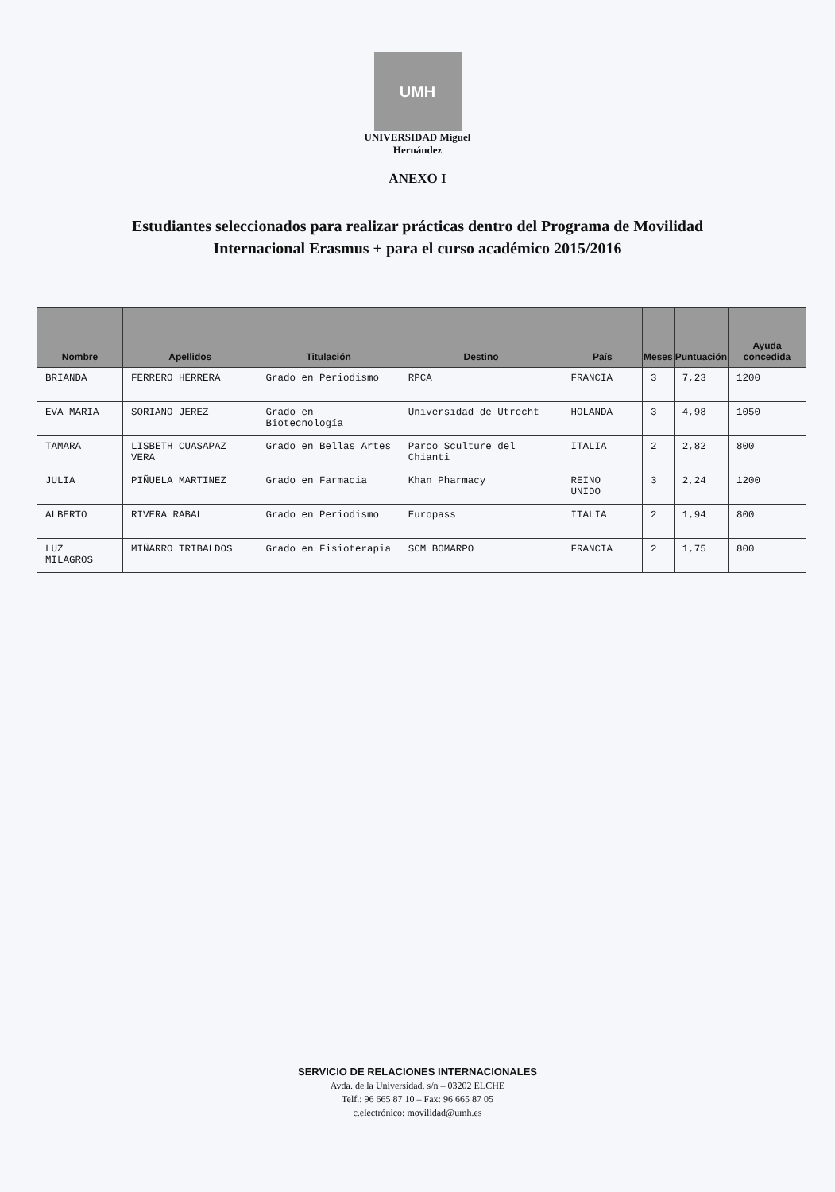UMH
UNIVERSIDAD Miguel Hernández
ANEXO I
Estudiantes seleccionados para realizar prácticas dentro del Programa de Movilidad
Internacional Erasmus + para el curso académico 2015/2016
| Nombre | Apellidos | Titulación | Destino | País | Meses | Puntuación | Ayuda concedida |
| --- | --- | --- | --- | --- | --- | --- | --- |
| BRIANDA | FERRERO HERRERA | Grado en Periodismo | RPCA | FRANCIA | 3 | 7,23 | 1200 |
| EVA MARIA | SORIANO JEREZ | Grado en Biotecnología | Universidad de Utrecht | HOLANDA | 3 | 4,98 | 1050 |
| TAMARA | LISBETH CUASAPAZ VERA | Grado en Bellas Artes | Parco Sculture del Chianti | ITALIA | 2 | 2,82 | 800 |
| JULIA | PIÑUELA MARTINEZ | Grado en Farmacia | Khan Pharmacy | REINO UNIDO | 3 | 2,24 | 1200 |
| ALBERTO | RIVERA RABAL | Grado en Periodismo | Europass | ITALIA | 2 | 1,94 | 800 |
| LUZ MILAGROS | MIÑARRO TRIBALDOS | Grado en Fisioterapia | SCM BOMARPO | FRANCIA | 2 | 1,75 | 800 |
SERVICIO DE RELACIONES INTERNACIONALES
Avda. de la Universidad, s/n – 03202 ELCHE
Telf.: 96 665 87 10 – Fax: 96 665 87 05
c.electrónico: movilidad@umh.es